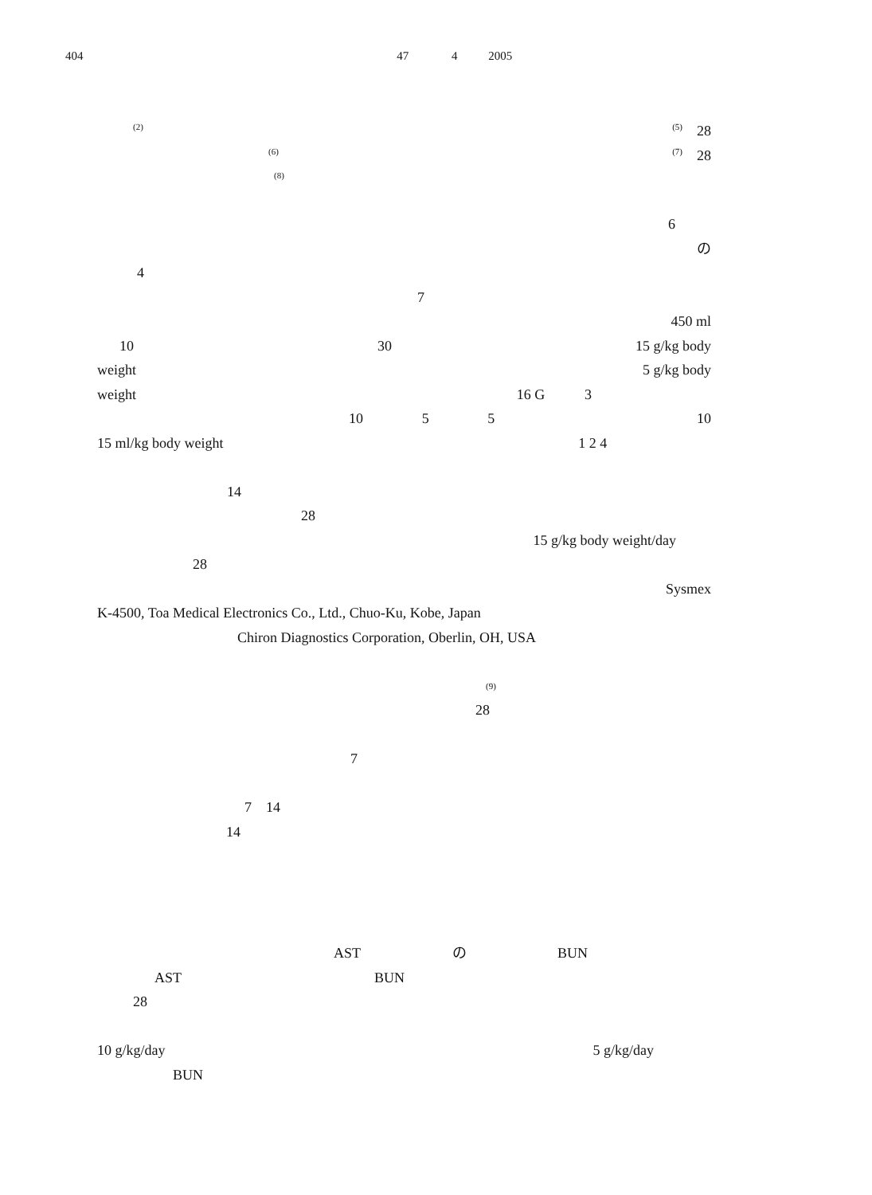404 47 4 2005
<sup>(2)</sup> <sup>(5)</sup> 28
<sup>(6)</sup> <sup>(7)</sup> 28
<sup>(8)</sup>
6
の
4
7
450 ml
10 30 15 g/kg body
weight 5 g/kg body
weight 16 G 3
10 5 5 10
15 ml/kg body weight 1 2 4
14
28
15 g/kg body weight/day
28
Sysmex
K-4500, Toa Medical Electronics Co., Ltd., Chuo-Ku, Kobe, Japan
Chiron Diagnostics Corporation, Oberlin, OH, USA
<sup>(9)</sup>
28
7
7 14
14
AST の BUN
AST BUN
28
10 g/kg/day 5 g/kg/day
BUN